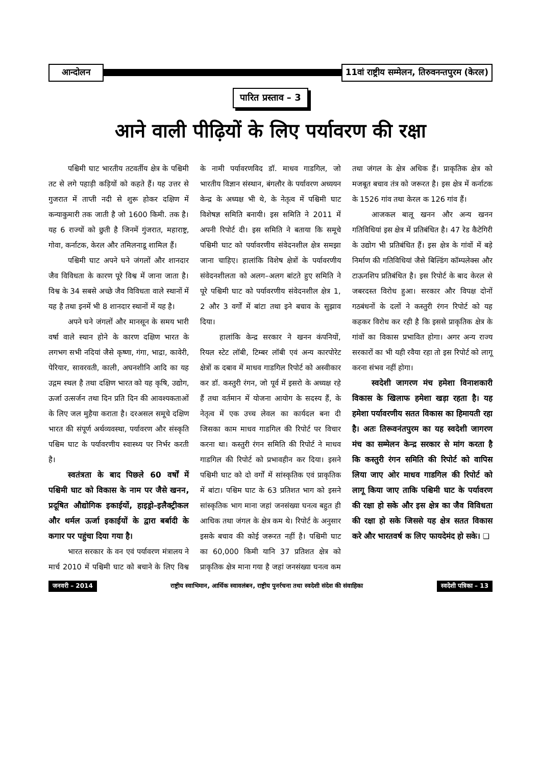आन्दोलन
11वां राष्ट्रीय सम्मेलन, तिरुवनन्तपुरम (केरल)
पारित प्रस्ताव – 3
आने वाली पीढ़ियों के लिए पर्यावरण की रक्षा
पश्चिमी घाट भारतीय तटवर्तीय क्षेत्र के पश्चिमी तट से लगे पहाड़ी कड़ियों को कहते हैं। यह उत्तर से गुजरात में ताप्ती नदी से शुरू होकर दक्षिण में कन्याकुमारी तक जाती है जो 1600 किमी. तक है। यह 6 राज्यों को छुती है जिनमें गुंजरात, महाराष्ट्र, गोवा, कर्नाटक, केरल और तमिलनाडू शामिल हैं।
पश्चिमी घाट अपने घने जंगलों और शानदार जैव विविधता के कारण पूरे विश्व में जाना जाता है। विश्व के 34 सबसे अच्छे जैव विविधता वाले स्थानों में यह है तथा इनमें भी 8 शानदार स्थानों में यह है।
अपने घने जंगलों और मानसून के समय भारी वर्षा वाले स्थान होने के कारण दक्षिण भारत के लगभग सभी नदियां जैसे कृष्णा, गंगा, भाद्रा, कावेरी, पेरियार, सावरवती, काली, अघनशीनि आदि का यह उद्गम स्थल है तथा दक्षिण भारत को यह कृषि, उद्योग, ऊर्जा उत्सर्जन तथा दिन प्रति दिन की आवश्यकताओं के लिए जल मुहैया कराता है। दरअसल समूचे दक्षिण भारत की संपूर्ण अर्थव्यवस्था, पर्यावरण और संस्कृति पश्चिम घाट के पर्यावरणीय स्वास्थ्य पर निर्भर करती है।
स्वतंत्रता के बाद पिछले 60 वर्षों में पश्चिमी घाट को विकास के नाम पर जैसे खनन, प्रदूषित औद्योगिक इकाईयों, हाइड्रो–इलैक्ट्रीकल और थर्मल ऊर्जा इकाईयों के द्वारा बर्बादी के कगार पर पहुंचा दिया गया है।
भारत सरकार के वन एवं पर्यावरण मंत्रालय ने मार्च 2010 में पश्चिमी घाट को बचाने के लिए विश्व के नामी पर्यावरणविद डॉ. माधव गाडगिल, जो भारतीय विज्ञान संस्थान, बंगलौर के पर्यावरण अध्ययन केन्द्र के अध्यक्ष भी थे, के नेतृत्व में पश्चिमी घाट विशेषज्ञ समिति बनायी। इस समिति ने 2011 में अपनी रिपोर्ट दी। इस समिति ने बताया कि समूचे पश्चिमी घाट को पर्यावरणीय संवेदनशील क्षेत्र समझा जाना चाहिए। हालांकि विशेष क्षेत्रों के पर्यावरणीय संवेदनशीलता को अलग–अलग बांटते हुए समिति ने पूरे पश्चिमी घाट को पर्यावरणीय संवेदनशील क्षेत्र 1, 2 और 3 वर्गों में बांटा तथा इने बचाव के सुझाव दिया।
हालांकि केन्द्र सरकार ने खनन कंपनियों, रियल स्टेट लॉबी, टिम्बर लॉबी एवं अन्य कारपोरेट क्षेत्रों क दबाव में माधव गाडगिल रिपोर्ट को अस्वीकार कर डॉ. कस्तुरी रंगन, जो पूर्व में इसरो के अध्यक्ष रहे हैं तथा वर्तमान में योजना आयोग के सदस्य हैं, के नेतृत्व में एक उच्च लेवल का कार्यदल बना दी जिसका काम माधव गाडगिल की रिपोर्ट पर विचार करना था। कस्तुरी रंगन समिति की रिपोर्ट ने माधव गाडगिल की रिपोर्ट को प्रभावहीन कर दिया। इसने पश्चिमी घाट को दो वर्गों में सांस्कृतिक एवं प्राकृतिक में बांटा। पश्चिम घाट के 63 प्रतिशत भाग को इसने सांस्कृतिक भाग माना जहां जनसंख्या घनत्व बहुत ही आधिक तथा जंगल के क्षेत्र कम थे। रिपोर्ट के अनुसार इसके बचाव की कोई जरूरत नहीं है। पश्चिमी घाट का 60,000 किमी यानि 37 प्रतिशत क्षेत्र को प्राकृतिक क्षेत्र माना गया है जहां जनसंख्या घनत्व कम तथा जंगल के क्षेत्र अधिक हैं। प्राकृतिक क्षेत्र को मजबूत बचाव तंत्र को जरूरत है। इस क्षेत्र में कर्नाटक के 1526 गांव तथा केरल क 126 गांव हैं।
आजकल बालू खनन और अन्य खनन गतिविधियां इस क्षेत्र में प्रतिबंधित है। 47 रेड कैटेगिरी के उद्योग भी प्रतिबंधित हैं। इस क्षेत्र के गांवों में बड़े निर्माण की गतिविधियां जैसे बिल्डिंग कॉम्पलेक्स और टाऊनशिप प्रतिबंधित है। इस रिपोर्ट के बाद केरल से जबरदस्त विरोध हुआ। सरकार और विपक्ष दोनों गठबंधनों के दलों ने कस्तुरी रंगन रिपोर्ट को यह कहकर विरोध कर रही है कि इससे प्राकृतिक क्षेत्र के गांवों का विकास प्रभावित होगा। अगर अन्य राज्य सरकारों का भी यही रवैया रहा तो इस रिपोर्ट को लागू करना संभव नहीं होगा।
स्वदेशी जागरण मंच हमेशा विनाशकारी विकास के खिलाफ हमेशा खड़ा रहता है। यह हमेशा पर्यावरणीय सतत विकास का हिमायती रहा है। अतः तिरूवनंतपुरम का यह स्वदेशी जागरण मंच का सम्मेलन केन्द्र सरकार से मांग करता है कि कस्तुरी रंगन समिति की रिपोर्ट को वापिस लिया जाए ओर माधव गाडगिल की रिपोर्ट को लागू किया जाए ताकि पश्चिमी घाट के पर्यावरण की रक्षा हो सके और इस क्षेत्र का जैव विविधता की रक्षा हो सके जिससे यह क्षेत्र सतत विकास करे और भारतवर्ष क लिए फायदेमंद हो सके। ❑
जनवरी – 2014 राष्ट्रीय स्वाभिमान, आर्थिक स्वावलंबन, राष्ट्रीय पुनर्रचना तथा स्वदेशी संदेश की संवाहिका स्वदेशी पत्रिका – 13